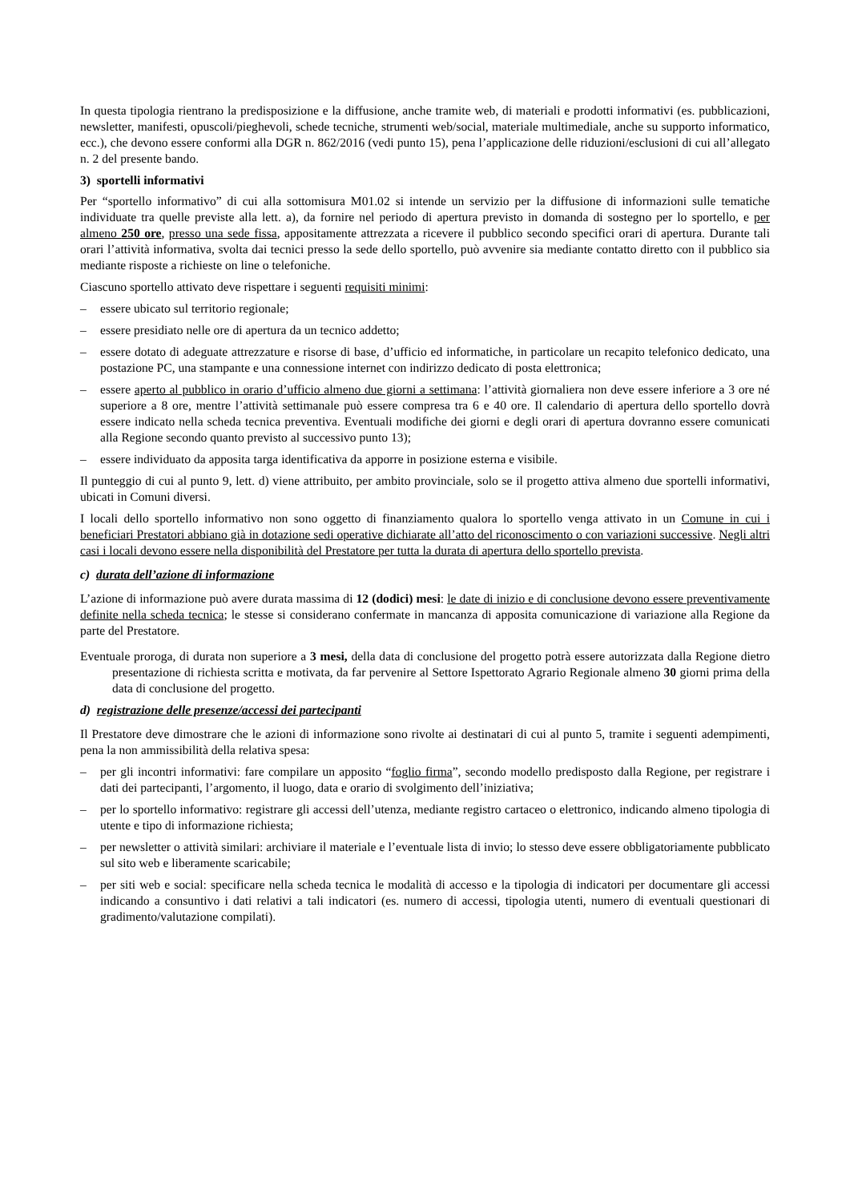In questa tipologia rientrano la predisposizione e la diffusione, anche tramite web, di materiali e prodotti informativi (es. pubblicazioni, newsletter, manifesti, opuscoli/pieghevoli, schede tecniche, strumenti web/social, materiale multimediale, anche su supporto informatico, ecc.), che devono essere conformi alla DGR n. 862/2016 (vedi punto 15), pena l’applicazione delle riduzioni/esclusioni di cui all’allegato n. 2 del presente bando.
3) sportelli informativi
Per “sportello informativo” di cui alla sottomisura M01.02 si intende un servizio per la diffusione di informazioni sulle tematiche individuate tra quelle previste alla lett. a), da fornire nel periodo di apertura previsto in domanda di sostegno per lo sportello, e per almeno 250 ore, presso una sede fissa, appositamente attrezzata a ricevere il pubblico secondo specifici orari di apertura. Durante tali orari l’attività informativa, svolta dai tecnici presso la sede dello sportello, può avvenire sia mediante contatto diretto con il pubblico sia mediante risposte a richieste on line o telefoniche.
Ciascuno sportello attivato deve rispettare i seguenti requisiti minimi:
– essere ubicato sul territorio regionale;
– essere presidiato nelle ore di apertura da un tecnico addetto;
– essere dotato di adeguate attrezzature e risorse di base, d’ufficio ed informatiche, in particolare un recapito telefonico dedicato, una postazione PC, una stampante e una connessione internet con indirizzo dedicato di posta elettronica;
– essere aperto al pubblico in orario d’ufficio almeno due giorni a settimana: l’attività giornaliera non deve essere inferiore a 3 ore né superiore a 8 ore, mentre l’attività settimanale può essere compresa tra 6 e 40 ore. Il calendario di apertura dello sportello dovrà essere indicato nella scheda tecnica preventiva. Eventuali modifiche dei giorni e degli orari di apertura dovranno essere comunicati alla Regione secondo quanto previsto al successivo punto 13);
– essere individuato da apposita targa identificativa da apporre in posizione esterna e visibile.
Il punteggio di cui al punto 9, lett. d) viene attribuito, per ambito provinciale, solo se il progetto attiva almeno due sportelli informativi, ubicati in Comuni diversi.
I locali dello sportello informativo non sono oggetto di finanziamento qualora lo sportello venga attivato in un Comune in cui i beneficiari Prestatori abbiano già in dotazione sedi operative dichiarate all’atto del riconoscimento o con variazioni successive. Negli altri casi i locali devono essere nella disponibilità del Prestatore per tutta la durata di apertura dello sportello prevista.
c) durata dell’azione di informazione
L’azione di informazione può avere durata massima di 12 (dodici) mesi: le date di inizio e di conclusione devono essere preventivamente definite nella scheda tecnica; le stesse si considerano confermate in mancanza di apposita comunicazione di variazione alla Regione da parte del Prestatore.
Eventuale proroga, di durata non superiore a 3 mesi, della data di conclusione del progetto potrà essere autorizzata dalla Regione dietro presentazione di richiesta scritta e motivata, da far pervenire al Settore Ispettorato Agrario Regionale almeno 30 giorni prima della data di conclusione del progetto.
d) registrazione delle presenze/accessi dei partecipanti
Il Prestatore deve dimostrare che le azioni di informazione sono rivolte ai destinatari di cui al punto 5, tramite i seguenti adempimenti, pena la non ammissibilità della relativa spesa:
– per gli incontri informativi: fare compilare un apposito “foglio firma”, secondo modello predisposto dalla Regione, per registrare i dati dei partecipanti, l’argomento, il luogo, data e orario di svolgimento dell’iniziativa;
– per lo sportello informativo: registrare gli accessi dell’utenza, mediante registro cartaceo o elettronico, indicando almeno tipologia di utente e tipo di informazione richiesta;
– per newsletter o attività similari: archiviare il materiale e l’eventuale lista di invio; lo stesso deve essere obbligatoriamente pubblicato sul sito web e liberamente scaricabile;
– per siti web e social: specificare nella scheda tecnica le modalità di accesso e la tipologia di indicatori per documentare gli accessi indicando a consuntivo i dati relativi a tali indicatori (es. numero di accessi, tipologia utenti, numero di eventuali questionari di gradimento/valutazione compilati).